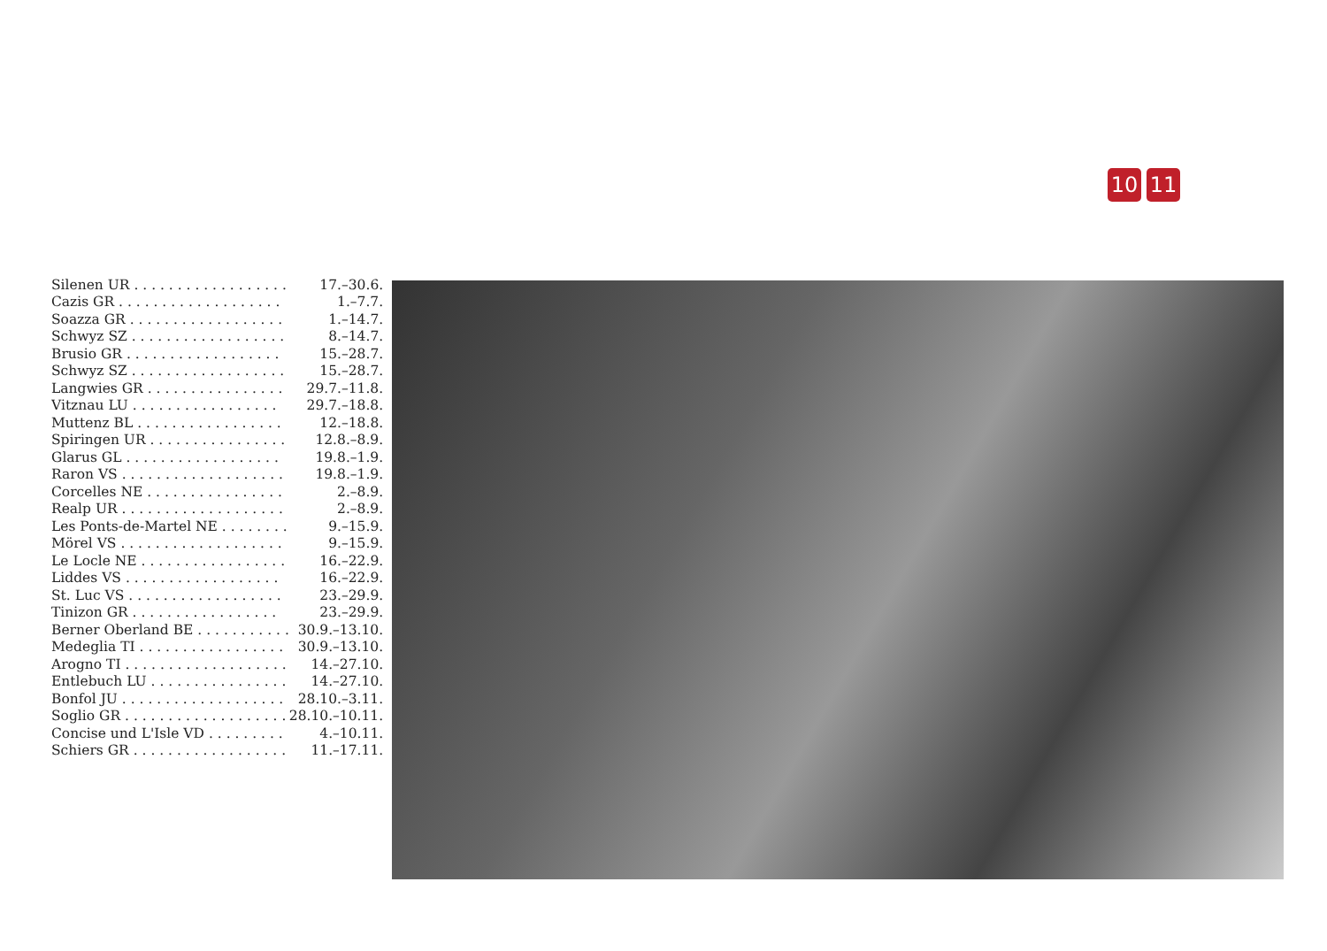10 11
| Silenen UR . . . . . . . . . . . . . . . . . . | 17.–30.6. |
| Cazis GR . . . . . . . . . . . . . . . . . . . | 1.–7.7. |
| Soazza GR . . . . . . . . . . . . . . . . . . | 1.–14.7. |
| Schwyz SZ . . . . . . . . . . . . . . . . . . | 8.–14.7. |
| Brusio GR . . . . . . . . . . . . . . . . . . | 15.–28.7. |
| Schwyz SZ . . . . . . . . . . . . . . . . . . | 15.–28.7. |
| Langwies GR . . . . . . . . . . . . . . . . | 29.7.–11.8. |
| Vitznau LU . . . . . . . . . . . . . . . . . | 29.7.–18.8. |
| Muttenz BL . . . . . . . . . . . . . . . . . | 12.–18.8. |
| Spiringen UR . . . . . . . . . . . . . . . . | 12.8.–8.9. |
| Glarus GL . . . . . . . . . . . . . . . . . . | 19.8.–1.9. |
| Raron VS . . . . . . . . . . . . . . . . . . . | 19.8.–1.9. |
| Corcelles NE . . . . . . . . . . . . . . . . | 2.–8.9. |
| Realp UR . . . . . . . . . . . . . . . . . . . | 2.–8.9. |
| Les Ponts-de-Martel NE . . . . . . . . | 9.–15.9. |
| Mörel VS . . . . . . . . . . . . . . . . . . . | 9.–15.9. |
| Le Locle NE . . . . . . . . . . . . . . . . . | 16.–22.9. |
| Liddes VS . . . . . . . . . . . . . . . . . . | 16.–22.9. |
| St. Luc VS . . . . . . . . . . . . . . . . . . | 23.–29.9. |
| Tinizon GR . . . . . . . . . . . . . . . . . | 23.–29.9. |
| Berner Oberland BE . . . . . . . . . . . | 30.9.–13.10. |
| Medeglia TI . . . . . . . . . . . . . . . . . | 30.9.–13.10. |
| Arogno TI . . . . . . . . . . . . . . . . . . . | 14.–27.10. |
| Entlebuch LU . . . . . . . . . . . . . . . . | 14.–27.10. |
| Bonfol JU . . . . . . . . . . . . . . . . . . . | 28.10.–3.11. |
| Soglio GR . . . . . . . . . . . . . . . . . . . | 28.10.–10.11. |
| Concise und L'Isle VD . . . . . . . . . | 4.–10.11. |
| Schiers GR . . . . . . . . . . . . . . . . . . | 11.–17.11. |